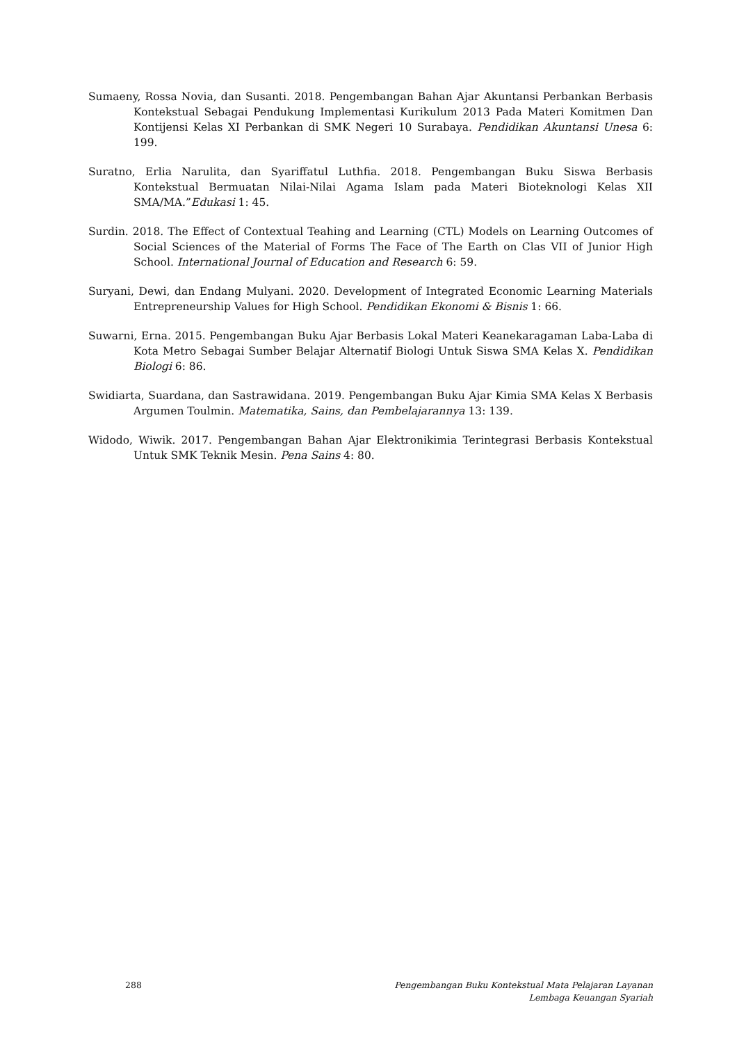Sumaeny, Rossa Novia, dan Susanti. 2018. Pengembangan Bahan Ajar Akuntansi Perbankan Berbasis Kontekstual Sebagai Pendukung Implementasi Kurikulum 2013 Pada Materi Komitmen Dan Kontijensi Kelas XI Perbankan di SMK Negeri 10 Surabaya. Pendidikan Akuntansi Unesa 6: 199.
Suratno, Erlia Narulita, dan Syariffatul Luthfia. 2018. Pengembangan Buku Siswa Berbasis Kontekstual Bermuatan Nilai-Nilai Agama Islam pada Materi Bioteknologi Kelas XII SMA/MA.”Edukasi 1: 45.
Surdin. 2018. The Effect of Contextual Teahing and Learning (CTL) Models on Learning Outcomes of Social Sciences of the Material of Forms The Face of The Earth on Clas VII of Junior High School. International Journal of Education and Research 6: 59.
Suryani, Dewi, dan Endang Mulyani. 2020. Development of Integrated Economic Learning Materials Entrepreneurship Values for High School. Pendidikan Ekonomi & Bisnis 1: 66.
Suwarni, Erna. 2015. Pengembangan Buku Ajar Berbasis Lokal Materi Keanekaragaman Laba-Laba di Kota Metro Sebagai Sumber Belajar Alternatif Biologi Untuk Siswa SMA Kelas X. Pendidikan Biologi 6: 86.
Swidiarta, Suardana, dan Sastrawidana. 2019. Pengembangan Buku Ajar Kimia SMA Kelas X Berbasis Argumen Toulmin. Matematika, Sains, dan Pembelajarannya 13: 139.
Widodo, Wiwik. 2017. Pengembangan Bahan Ajar Elektronikimia Terintegrasi Berbasis Kontekstual Untuk SMK Teknik Mesin. Pena Sains 4: 80.
288 Pengembangan Buku Kontekstual Mata Pelajaran Layanan
Lembaga Keuangan Syariah